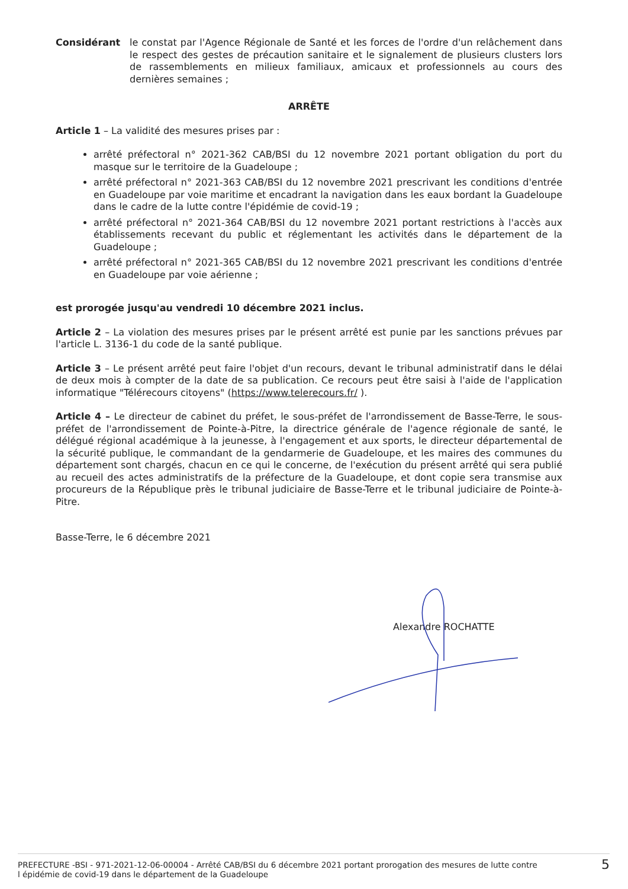Considérant le constat par l'Agence Régionale de Santé et les forces de l'ordre d'un relâchement dans le respect des gestes de précaution sanitaire et le signalement de plusieurs clusters lors de rassemblements en milieux familiaux, amicaux et professionnels au cours des dernières semaines ;
ARRÊTE
Article 1 – La validité des mesures prises par :
arrêté préfectoral n° 2021-362 CAB/BSI du 12 novembre 2021 portant obligation du port du masque sur le territoire de la Guadeloupe ;
arrêté préfectoral n° 2021-363 CAB/BSI du 12 novembre 2021 prescrivant les conditions d'entrée en Guadeloupe par voie maritime et encadrant la navigation dans les eaux bordant la Guadeloupe dans le cadre de la lutte contre l'épidémie de covid-19 ;
arrêté préfectoral n° 2021-364 CAB/BSI du 12 novembre 2021 portant restrictions à l'accès aux établissements recevant du public et réglementant les activités dans le département de la Guadeloupe ;
arrêté préfectoral n° 2021-365 CAB/BSI du 12 novembre 2021 prescrivant les conditions d'entrée en Guadeloupe par voie aérienne ;
est prorogée jusqu'au vendredi 10 décembre 2021 inclus.
Article 2 – La violation des mesures prises par le présent arrêté est punie par les sanctions prévues par l'article L. 3136-1 du code de la santé publique.
Article 3 – Le présent arrêté peut faire l'objet d'un recours, devant le tribunal administratif dans le délai de deux mois à compter de la date de sa publication. Ce recours peut être saisi à l'aide de l'application informatique "Télérecours citoyens" (https://www.telerecours.fr/ ).
Article 4 – Le directeur de cabinet du préfet, le sous-préfet de l'arrondissement de Basse-Terre, le sous-préfet de l'arrondissement de Pointe-à-Pitre, la directrice générale de l'agence régionale de santé, le délégué régional académique à la jeunesse, à l'engagement et aux sports, le directeur départemental de la sécurité publique, le commandant de la gendarmerie de Guadeloupe, et les maires des communes du département sont chargés, chacun en ce qui le concerne, de l'exécution du présent arrêté qui sera publié au recueil des actes administratifs de la préfecture de la Guadeloupe, et dont copie sera transmise aux procureurs de la République près le tribunal judiciaire de Basse-Terre et le tribunal judiciaire de Pointe-à-Pitre.
Basse-Terre, le 6 décembre 2021
Alexandre ROCHATTE
PREFECTURE -BSI - 971-2021-12-06-00004 - Arrêté CAB/BSI du 6 décembre 2021 portant prorogation des mesures de lutte contre
l épidémie de covid-19 dans le département de la Guadeloupe
5